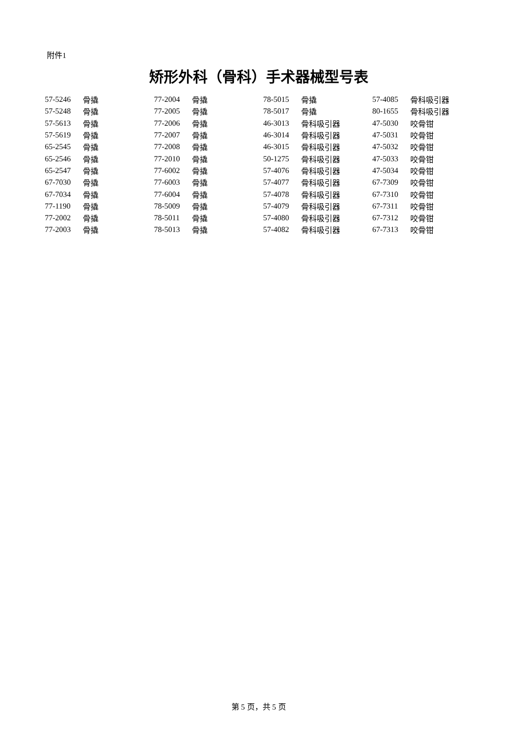附件1
矫形外科（骨科）手术器械型号表
| 57-5246 | 骨撬 | 77-2004 | 骨撬 | 78-5015 | 骨撬 | 57-4085 | 骨科吸引器 |
| 57-5248 | 骨撬 | 77-2005 | 骨撬 | 78-5017 | 骨撬 | 80-1655 | 骨科吸引器 |
| 57-5613 | 骨撬 | 77-2006 | 骨撬 | 46-3013 | 骨科吸引器 | 47-5030 | 咬骨钳 |
| 57-5619 | 骨撬 | 77-2007 | 骨撬 | 46-3014 | 骨科吸引器 | 47-5031 | 咬骨钳 |
| 65-2545 | 骨撬 | 77-2008 | 骨撬 | 46-3015 | 骨科吸引器 | 47-5032 | 咬骨钳 |
| 65-2546 | 骨撬 | 77-2010 | 骨撬 | 50-1275 | 骨科吸引器 | 47-5033 | 咬骨钳 |
| 65-2547 | 骨撬 | 77-6002 | 骨撬 | 57-4076 | 骨科吸引器 | 47-5034 | 咬骨钳 |
| 67-7030 | 骨撬 | 77-6003 | 骨撬 | 57-4077 | 骨科吸引器 | 67-7309 | 咬骨钳 |
| 67-7034 | 骨撬 | 77-6004 | 骨撬 | 57-4078 | 骨科吸引器 | 67-7310 | 咬骨钳 |
| 77-1190 | 骨撬 | 78-5009 | 骨撬 | 57-4079 | 骨科吸引器 | 67-7311 | 咬骨钳 |
| 77-2002 | 骨撬 | 78-5011 | 骨撬 | 57-4080 | 骨科吸引器 | 67-7312 | 咬骨钳 |
| 77-2003 | 骨撬 | 78-5013 | 骨撬 | 57-4082 | 骨科吸引器 | 67-7313 | 咬骨钳 |
第 5 页，共 5 页